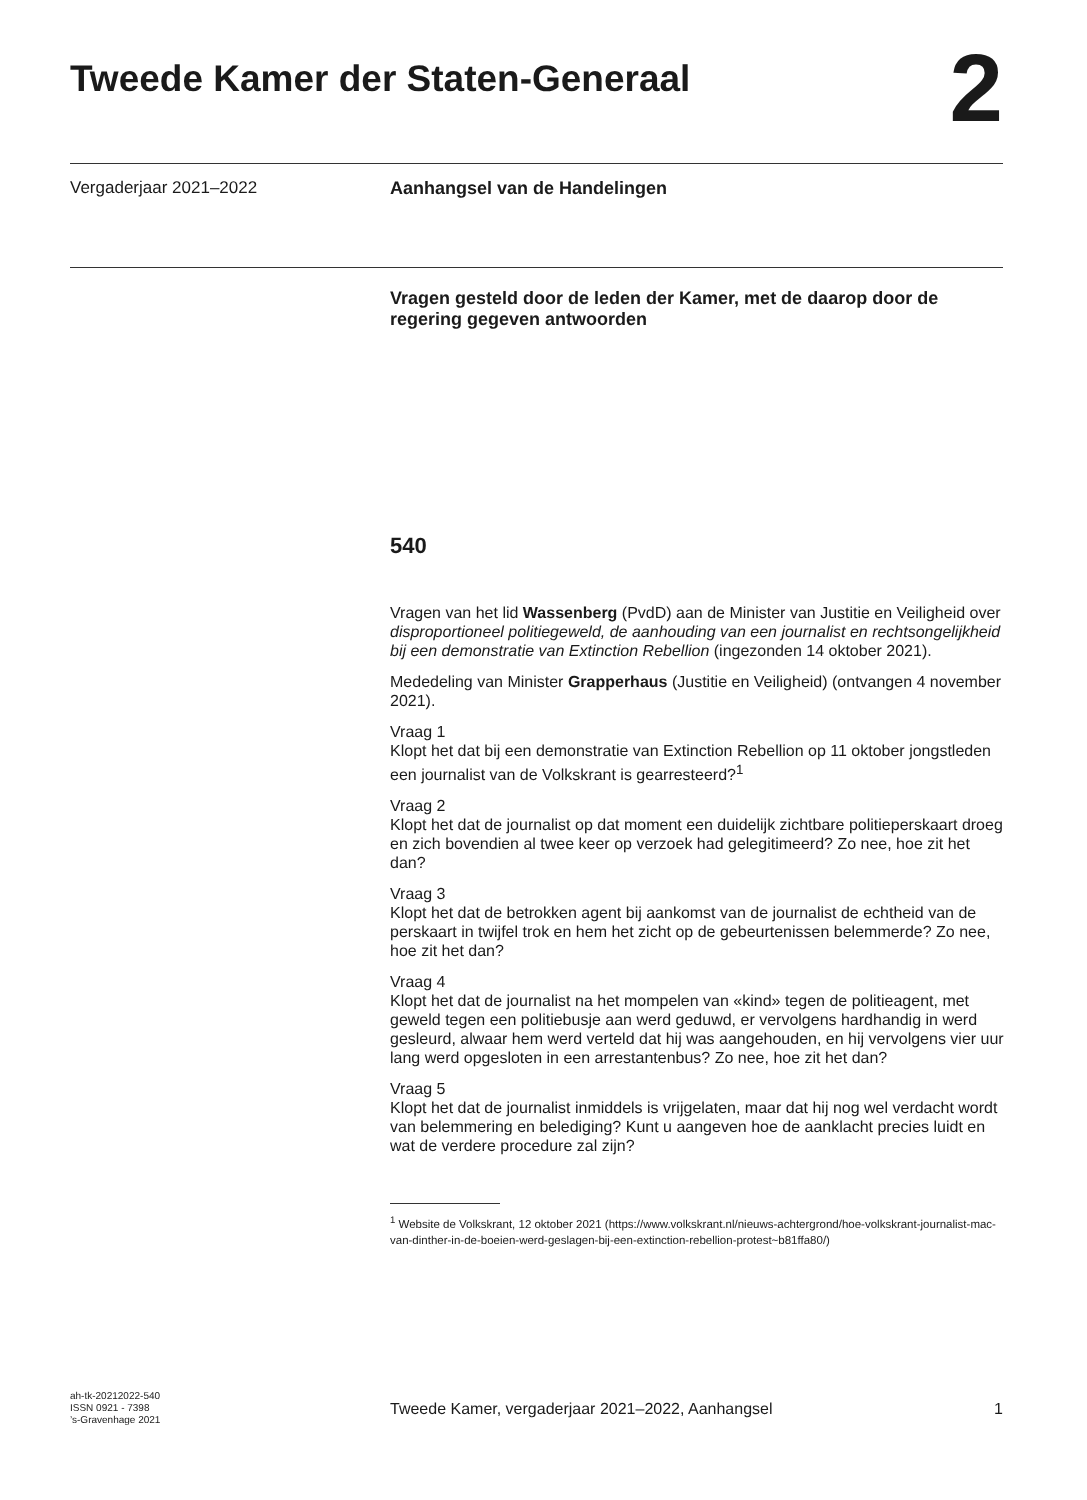Tweede Kamer der Staten-Generaal
2
Vergaderjaar 2021–2022 Aanhangsel van de Handelingen
Vragen gesteld door de leden der Kamer, met de daarop door de regering gegeven antwoorden
540
Vragen van het lid Wassenberg (PvdD) aan de Minister van Justitie en Veiligheid over disproportioneel politiegeweld, de aanhouding van een journalist en rechtsongelijkheid bij een demonstratie van Extinction Rebellion (ingezonden 14 oktober 2021).
Mededeling van Minister Grapperhaus (Justitie en Veiligheid) (ontvangen 4 november 2021).
Vraag 1
Klopt het dat bij een demonstratie van Extinction Rebellion op 11 oktober jongstleden een journalist van de Volkskrant is gearresteerd?<sup>1</sup>
Vraag 2
Klopt het dat de journalist op dat moment een duidelijk zichtbare politieperskaart droeg en zich bovendien al twee keer op verzoek had gelegitimeerd? Zo nee, hoe zit het dan?
Vraag 3
Klopt het dat de betrokken agent bij aankomst van de journalist de echtheid van de perskaart in twijfel trok en hem het zicht op de gebeurtenissen belemmerde? Zo nee, hoe zit het dan?
Vraag 4
Klopt het dat de journalist na het mompelen van «kind» tegen de politieagent, met geweld tegen een politiebusje aan werd geduwd, er vervolgens hardhandig in werd gesleurd, alwaar hem werd verteld dat hij was aangehouden, en hij vervolgens vier uur lang werd opgesloten in een arrestantenbus? Zo nee, hoe zit het dan?
Vraag 5
Klopt het dat de journalist inmiddels is vrijgelaten, maar dat hij nog wel verdacht wordt van belemmering en belediging? Kunt u aangeven hoe de aanklacht precies luidt en wat de verdere procedure zal zijn?
<sup>1</sup> Website de Volkskrant, 12 oktober 2021 (https://www.volkskrant.nl/nieuws-achtergrond/hoe-volkskrant-journalist-mac-van-dinther-in-de-boeien-werd-geslagen-bij-een-extinction-rebellion-protest~b81ffa80/)
ah-tk-20212022-540
ISSN 0921 - 7398
’s-Gravenhage 2021
Tweede Kamer, vergaderjaar 2021–2022, Aanhangsel 1